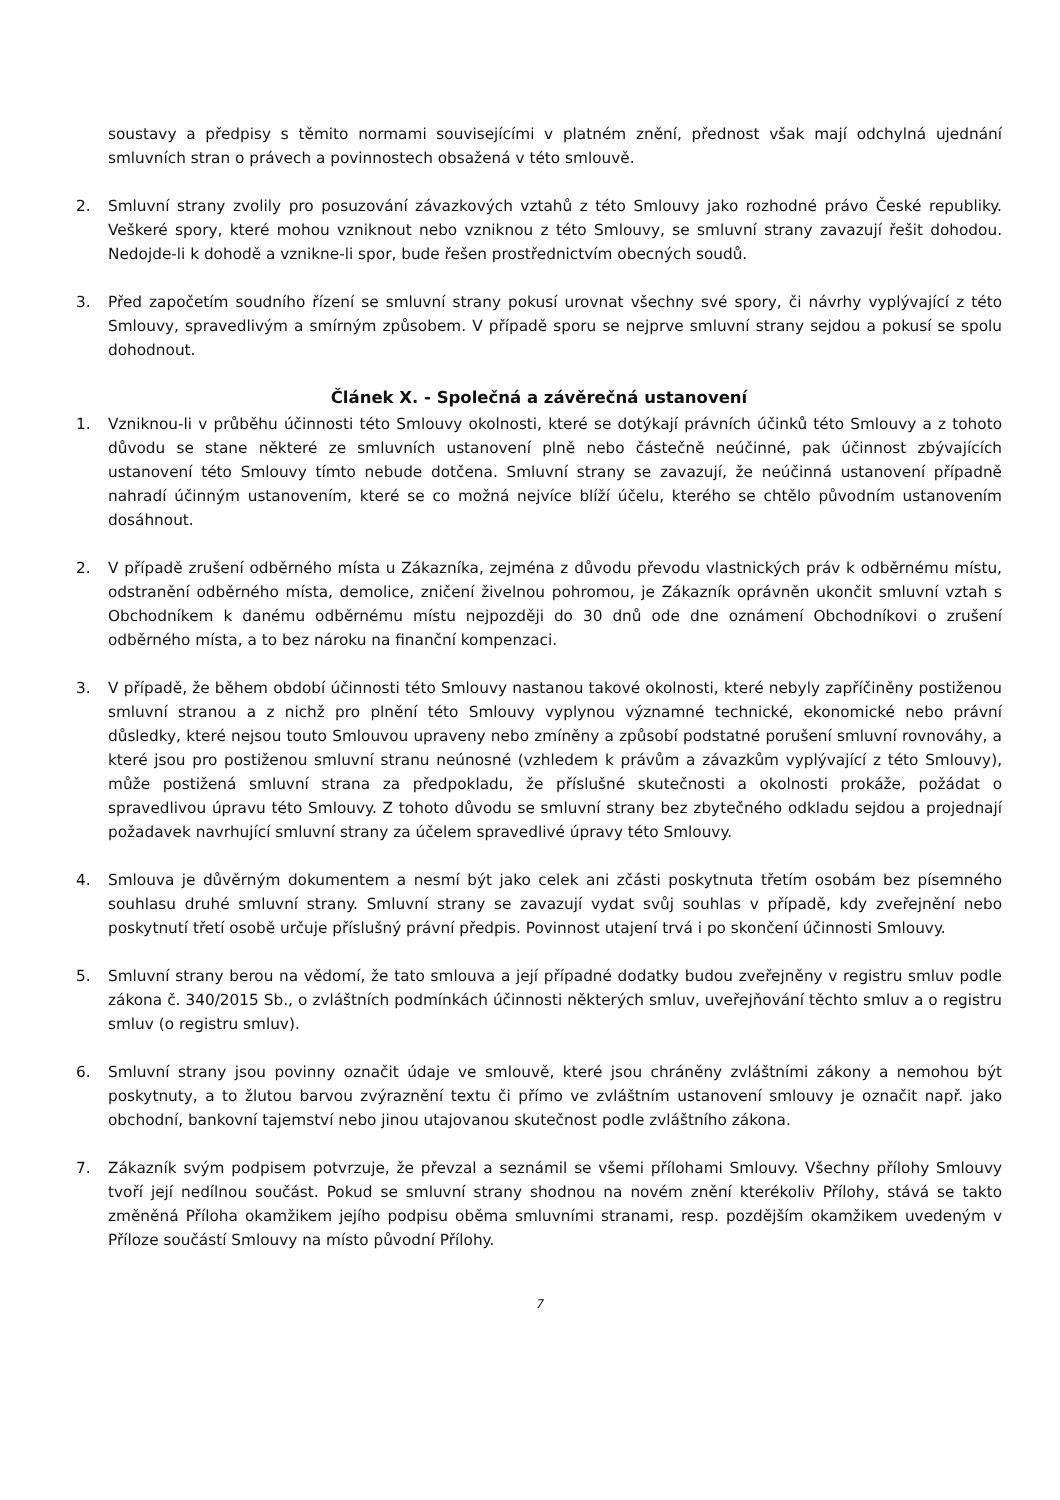soustavy a předpisy s těmito normami souvisejícími v platném znění, přednost však mají odchylná ujednání smluvních stran o právech a povinnostech obsažená v této smlouvě.
2. Smluvní strany zvolily pro posuzování závazkových vztahů z této Smlouvy jako rozhodné právo České republiky. Veškeré spory, které mohou vzniknout nebo vzniknou z této Smlouvy, se smluvní strany zavazují řešit dohodou. Nedojde-li k dohodě a vznikne-li spor, bude řešen prostřednictvím obecných soudů.
3. Před započetím soudního řízení se smluvní strany pokusí urovnat všechny své spory, či návrhy vyplývající z této Smlouvy, spravedlivým a smírným způsobem. V případě sporu se nejprve smluvní strany sejdou a pokusí se spolu dohodnout.
Článek X. - Společná a závěrečná ustanovení
1. Vzniknou-li v průběhu účinnosti této Smlouvy okolnosti, které se dotýkají právních účinků této Smlouvy a z tohoto důvodu se stane některé ze smluvních ustanovení plně nebo částečně neúčinné, pak účinnost zbývajících ustanovení této Smlouvy tímto nebude dotčena. Smluvní strany se zavazují, že neúčinná ustanovení případně nahradí účinným ustanovením, které se co možná nejvíce blíží účelu, kterého se chtělo původním ustanovením dosáhnout.
2. V případě zrušení odběrného místa u Zákazníka, zejména z důvodu převodu vlastnických práv k odběrnému místu, odstranění odběrného místa, demolice, zničení živelnou pohromou, je Zákazník oprávněn ukončit smluvní vztah s Obchodníkem k danému odběrnému místu nejpozději do 30 dnů ode dne oznámení Obchodníkovi o zrušení odběrného místa, a to bez nároku na finanční kompenzaci.
3. V případě, že během období účinnosti této Smlouvy nastanou takové okolnosti, které nebyly zapříčiněny postiženou smluvní stranou a z nichž pro plnění této Smlouvy vyplynou významné technické, ekonomické nebo právní důsledky, které nejsou touto Smlouvou upraveny nebo zmíněny a způsobí podstatné porušení smluvní rovnováhy, a které jsou pro postiženou smluvní stranu neúnosné (vzhledem k právům a závazkům vyplývající z této Smlouvy), může postižená smluvní strana za předpokladu, že příslušné skutečnosti a okolnosti prokáže, požádat o spravedlivou úpravu této Smlouvy. Z tohoto důvodu se smluvní strany bez zbytečného odkladu sejdou a projednají požadavek navrhující smluvní strany za účelem spravedlivé úpravy této Smlouvy.
4. Smlouva je důvěrným dokumentem a nesmí být jako celek ani zčásti poskytnuta třetím osobám bez písemného souhlasu druhé smluvní strany. Smluvní strany se zavazují vydat svůj souhlas v případě, kdy zveřejnění nebo poskytnutí třetí osobě určuje příslušný právní předpis. Povinnost utajení trvá i po skončení účinnosti Smlouvy.
5. Smluvní strany berou na vědomí, že tato smlouva a její případné dodatky budou zveřejněny v registru smluv podle zákona č. 340/2015 Sb., o zvláštních podmínkách účinnosti některých smluv, uveřejňování těchto smluv a o registru smluv (o registru smluv).
6. Smluvní strany jsou povinny označit údaje ve smlouvě, které jsou chráněny zvláštními zákony a nemohou být poskytnuty, a to žlutou barvou zvýraznění textu či přímo ve zvláštním ustanovení smlouvy je označit např. jako obchodní, bankovní tajemství nebo jinou utajovanou skutečnost podle zvláštního zákona.
7. Zákazník svým podpisem potvrzuje, že převzal a seznámil se všemi přílohami Smlouvy. Všechny přílohy Smlouvy tvoří její nedílnou součást. Pokud se smluvní strany shodnou na novém znění kterékoliv Přílohy, stává se takto změněná Příloha okamžikem jejího podpisu oběma smluvními stranami, resp. pozdějším okamžikem uvedeným v Příloze součástí Smlouvy na místo původní Přílohy.
7